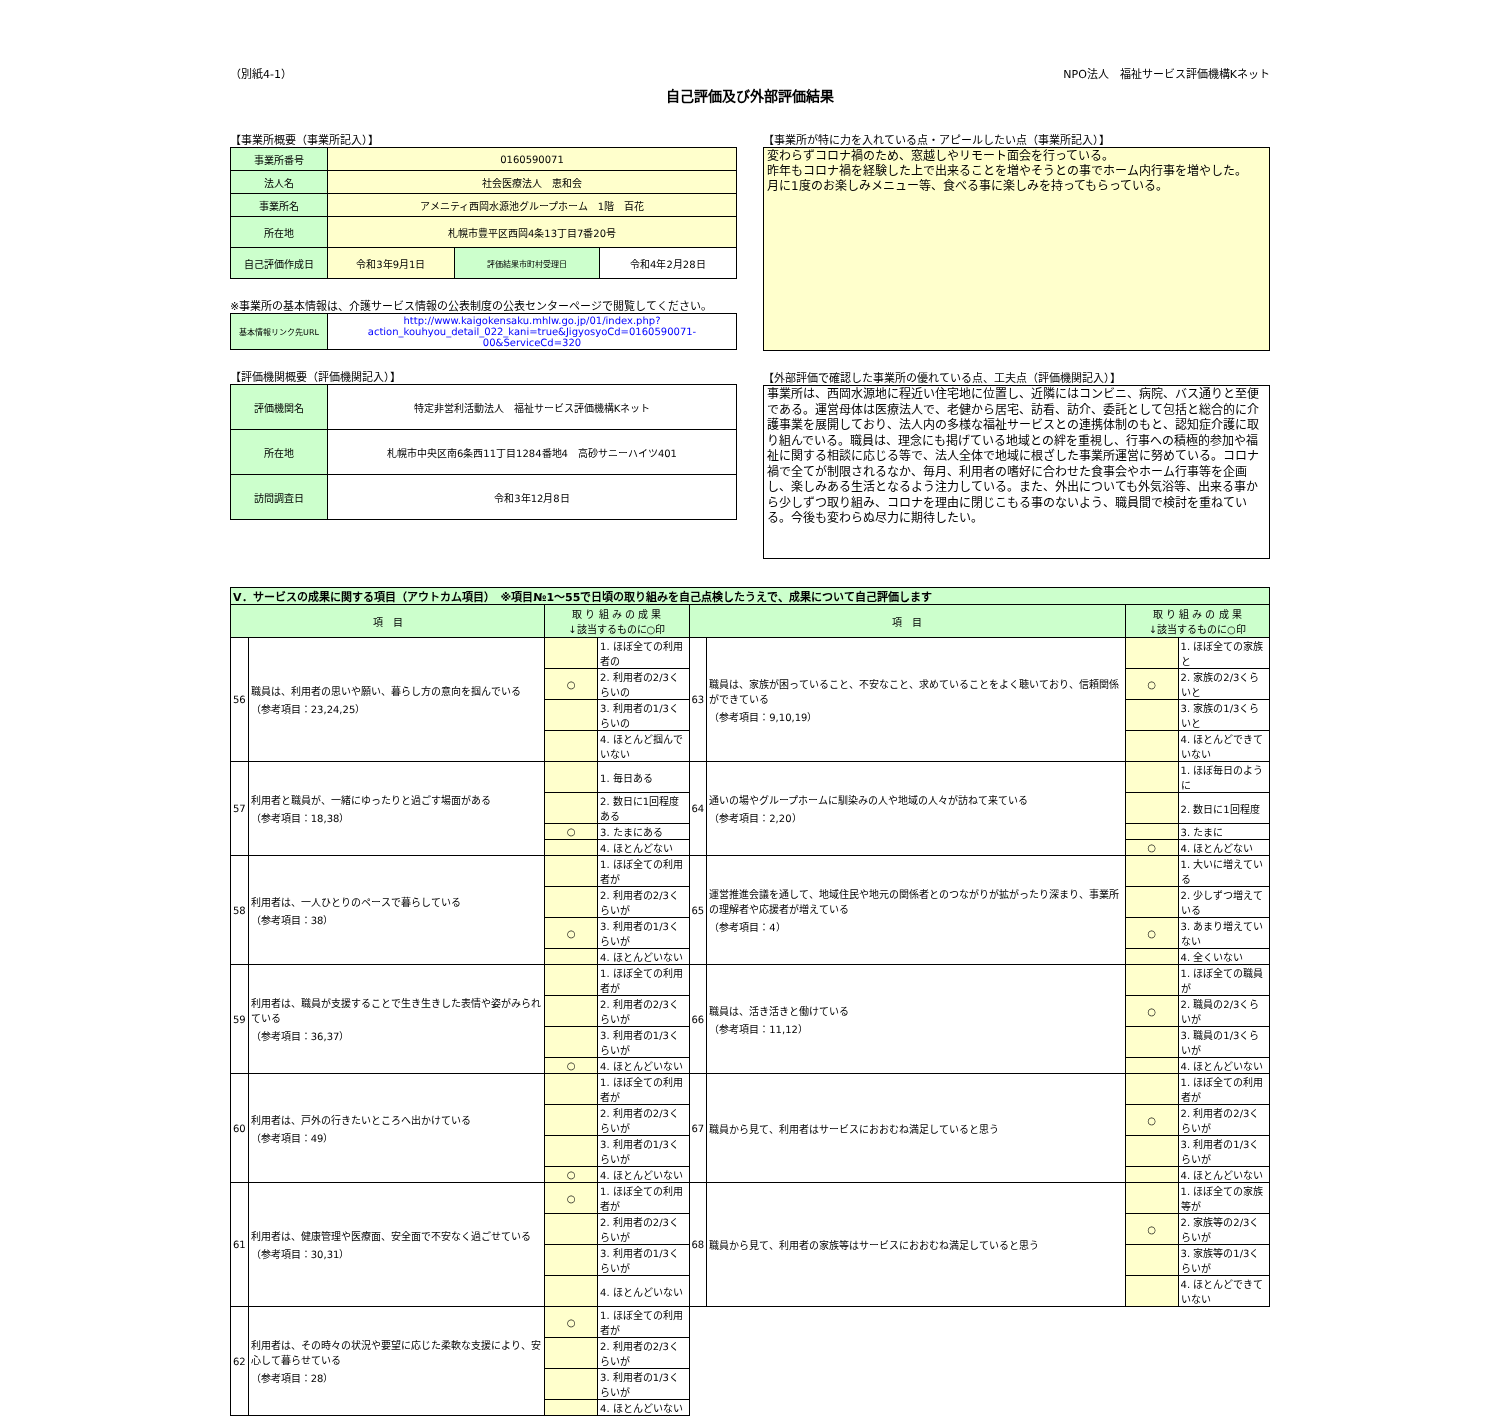（別紙4-1） NPO法人　福祉サービス評価機構Kネット
自己評価及び外部評価結果
【事業所概要（事業所記入）】
| 事業所番号 | 0160590071 | | |
| 法人名 | 社会医療法人 恵和会 | | |
| 事業所名 | アメニティ西岡水源池グループホーム 1階 百花 | | |
| 所在地 | 札幌市豊平区西岡4条13丁目7番20号 | | |
| 自己評価作成日 | 令和3年9月1日 | 評価結果市町村受理日 | 令和4年2月28日 |
※事業所の基本情報は、介護サービス情報の公表制度の公表センターページで閲覧してください。
| 基本情報リンク先URL | http://www.kaigokensaku.mhlw.go.jp/01/index.php?action_kouhyou_detail_022_kani=true&JigyosyoCd=0160590071-00&ServiceCd=320 |
【評価機関概要（評価機関記入）】
| 評価機関名 | 特定非営利活動法人 福祉サービス評価機構Kネット |
| 所在地 | 札幌市中央区南6条西11丁目1284番地4 高砂サニーハイツ401 |
| 訪問調査日 | 令和3年12月8日 |
【事業所が特に力を入れている点・アピールしたい点（事業所記入）】
変わらずコロナ禍のため、窓越しやリモート面会を行っている。
昨年もコロナ禍を経験した上で出来ることを増やそうとの事でホーム内行事を増やした。
月に1度のお楽しみメニュー等、食べる事に楽しみを持ってもらっている。
【外部評価で確認した事業所の優れている点、工夫点（評価機関記入）】
事業所は、西岡水源地に程近い住宅地に位置し、近隣にはコンビニ、病院、バス通りと至便である。運営母体は医療法人で、老健から居宅、訪看、訪介、委託として包括と総合的に介護事業を展開しており、法人内の多様な福祉サービスとの連携体制のもと、認知症介護に取り組んでいる。職員は、理念にも掲げている地域との絆を重視し、行事への積極的参加や福祉に関する相談に応じる等で、法人全体で地域に根ざした事業所運営に努めている。コロナ禍で全てが制限されるなか、毎月、利用者の嗜好に合わせた食事会やホーム行事等を企画し、楽しみある生活となるよう注力している。また、外出についても外気浴等、出来る事から少しずつ取り組み、コロナを理由に閉じこもる事のないよう、職員間で検討を重ねている。今後も変わらぬ尽力に期待したい。
| Ⅴ．サービスの成果に関する項目（アウトカム項目） ※項目№1～55で日頃の取り組みを自己点検したうえで、成果について自己評価します | | | | | | | |
| 項 目 | | 取 り 組 み の 成 果 ↓該当するものに○印 | | 項 目 | | 取 り 組 み の 成 果 ↓該当するものに○印 | |
| 56 | 職員は、利用者の思いや願い、暮らし方の意向を掴んでいる （参考項目：23,24,25） | | 1. ほぼ全ての利用者の | 63 | 職員は、家族が困っていること、不安なこと、求めていることをよく聴いており、信頼関係ができている （参考項目：9,10,19） | | 1. ほぼ全ての家族と |
| | | ○ | 2. 利用者の2/3くらいの | | | ○ | 2. 家族の2/3くらいと |
| | | | 3. 利用者の1/3くらいの | | | | 3. 家族の1/3くらいと |
| | | | 4. ほとんど掴んでいない | | | | 4. ほとんどできていない |
| 57 | 利用者と職員が、一緒にゆったりと過ごす場面がある （参考項目：18,38） | | 1. 毎日ある | 64 | 通いの場やグループホームに馴染みの人や地域の人々が訪ねて来ている （参考項目：2,20） | | 1. ほぼ毎日のように |
| | | | 2. 数日に1回程度ある | | | | 2. 数日に1回程度 |
| | | ○ | 3. たまにある | | | | 3. たまに |
| | | | 4. ほとんどない | | | ○ | 4. ほとんどない |
| 58 | 利用者は、一人ひとりのペースで暮らしている （参考項目：38） | | 1. ほぼ全ての利用者が | 65 | 運営推進会議を通して、地域住民や地元の関係者とのつながりが拡がったり深まり、事業所の理解者や応援者が増えている （参考項目：4） | | 1. 大いに増えている |
| | | | 2. 利用者の2/3くらいが | | | | 2. 少しずつ増えている |
| | | ○ | 3. 利用者の1/3くらいが | | | ○ | 3. あまり増えていない |
| | | | 4. ほとんどいない | | | | 4. 全くいない |
| 59 | 利用者は、職員が支援することで生き生きした表情や姿がみられている （参考項目：36,37） | | 1. ほぼ全ての利用者が | 66 | 職員は、活き活きと働けている （参考項目：11,12） | | 1. ほぼ全ての職員が |
| | | | 2. 利用者の2/3くらいが | | | ○ | 2. 職員の2/3くらいが |
| | | | 3. 利用者の1/3くらいが | | | | 3. 職員の1/3くらいが |
| | | ○ | 4. ほとんどいない | | | | 4. ほとんどいない |
| 60 | 利用者は、戸外の行きたいところへ出かけている （参考項目：49） | | 1. ほぼ全ての利用者が | 67 | 職員から見て、利用者はサービスにおおむね満足していると思う | | 1. ほぼ全ての利用者が |
| | | | 2. 利用者の2/3くらいが | | | ○ | 2. 利用者の2/3くらいが |
| | | | 3. 利用者の1/3くらいが | | | | 3. 利用者の1/3くらいが |
| | | ○ | 4. ほとんどいない | | | | 4. ほとんどいない |
| 61 | 利用者は、健康管理や医療面、安全面で不安なく過ごせている （参考項目：30,31） | ○ | 1. ほぼ全ての利用者が | 68 | 職員から見て、利用者の家族等はサービスにおおむね満足していると思う | | 1. ほぼ全ての家族等が |
| | | | 2. 利用者の2/3くらいが | | | ○ | 2. 家族等の2/3くらいが |
| | | | 3. 利用者の1/3くらいが | | | | 3. 家族等の1/3くらいが |
| | | | 4. ほとんどいない | | | | 4. ほとんどできていない |
| 62 | 利用者は、その時々の状況や要望に応じた柔軟な支援により、安心して暮らせている （参考項目：28） | ○ | 1. ほぼ全ての利用者が | | | | |
| | | | 2. 利用者の2/3くらいが | | | | |
| | | | 3. 利用者の1/3くらいが | | | | |
| | | | 4. ほとんどいない | | | | |